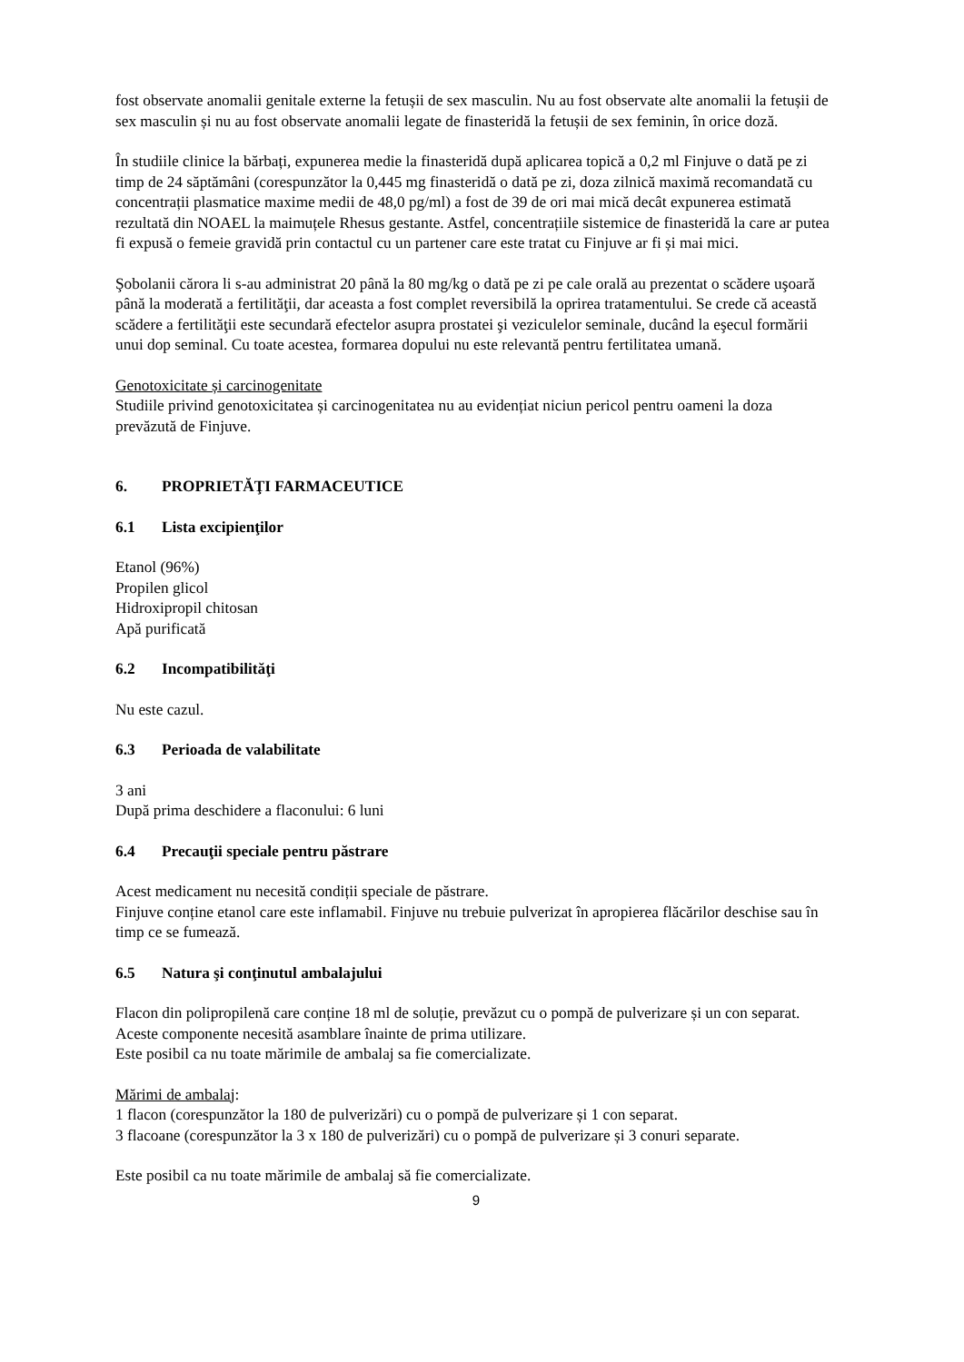fost observate anomalii genitale externe la fetușii de sex masculin. Nu au fost observate alte anomalii la fetușii de sex masculin și nu au fost observate anomalii legate de finasteridă la fetușii de sex feminin, în orice doză.
În studiile clinice la bărbați, expunerea medie la finasteridă după aplicarea topică a 0,2 ml Finjuve o dată pe zi timp de 24 săptămâni (corespunzător la 0,445 mg finasteridă o dată pe zi, doza zilnică maximă recomandată cu concentrații plasmatice maxime medii de 48,0 pg/ml) a fost de 39 de ori mai mică decât expunerea estimată rezultată din NOAEL la maimuțele Rhesus gestante. Astfel, concentrațiile sistemice de finasteridă la care ar putea fi expusă o femeie gravidă prin contactul cu un partener care este tratat cu Finjuve ar fi și mai mici.
Şobolanii cărora li s-au administrat 20 până la 80 mg/kg o dată pe zi pe cale orală au prezentat o scădere uşoară până la moderată a fertilităţii, dar aceasta a fost complet reversibilă la oprirea tratamentului. Se crede că această scădere a fertilităţii este secundară efectelor asupra prostatei şi veziculelor seminale, ducând la eşecul formării unui dop seminal. Cu toate acestea, formarea dopului nu este relevantă pentru fertilitatea umană.
Genotoxicitate și carcinogenitate
Studiile privind genotoxicitatea și carcinogenitatea nu au evidențiat niciun pericol pentru oameni la doza prevăzută de Finjuve.
6. PROPRIETĂŢI FARMACEUTICE
6.1 Lista excipienţilor
Etanol (96%)
Propilen glicol
Hidroxipropil chitosan
Apă purificată
6.2 Incompatibilităţi
Nu este cazul.
6.3 Perioada de valabilitate
3 ani
După prima deschidere a flaconului: 6 luni
6.4 Precauţii speciale pentru păstrare
Acest medicament nu necesită condiții speciale de păstrare.
Finjuve conține etanol care este inflamabil. Finjuve nu trebuie pulverizat în apropierea flăcărilor deschise sau în timp ce se fumează.
6.5 Natura şi conţinutul ambalajului
Flacon din polipropilenă care conține 18 ml de soluție, prevăzut cu o pompă de pulverizare și un con separat. Aceste componente necesită asamblare înainte de prima utilizare.
Este posibil ca nu toate mărimile de ambalaj sa fie comercializate.
Mărimi de ambalaj:
1 flacon (corespunzător la 180 de pulverizări) cu o pompă de pulverizare și 1 con separat.
3 flacoane (corespunzător la 3 x 180 de pulverizări) cu o pompă de pulverizare și 3 conuri separate.
Este posibil ca nu toate mărimile de ambalaj să fie comercializate.
9